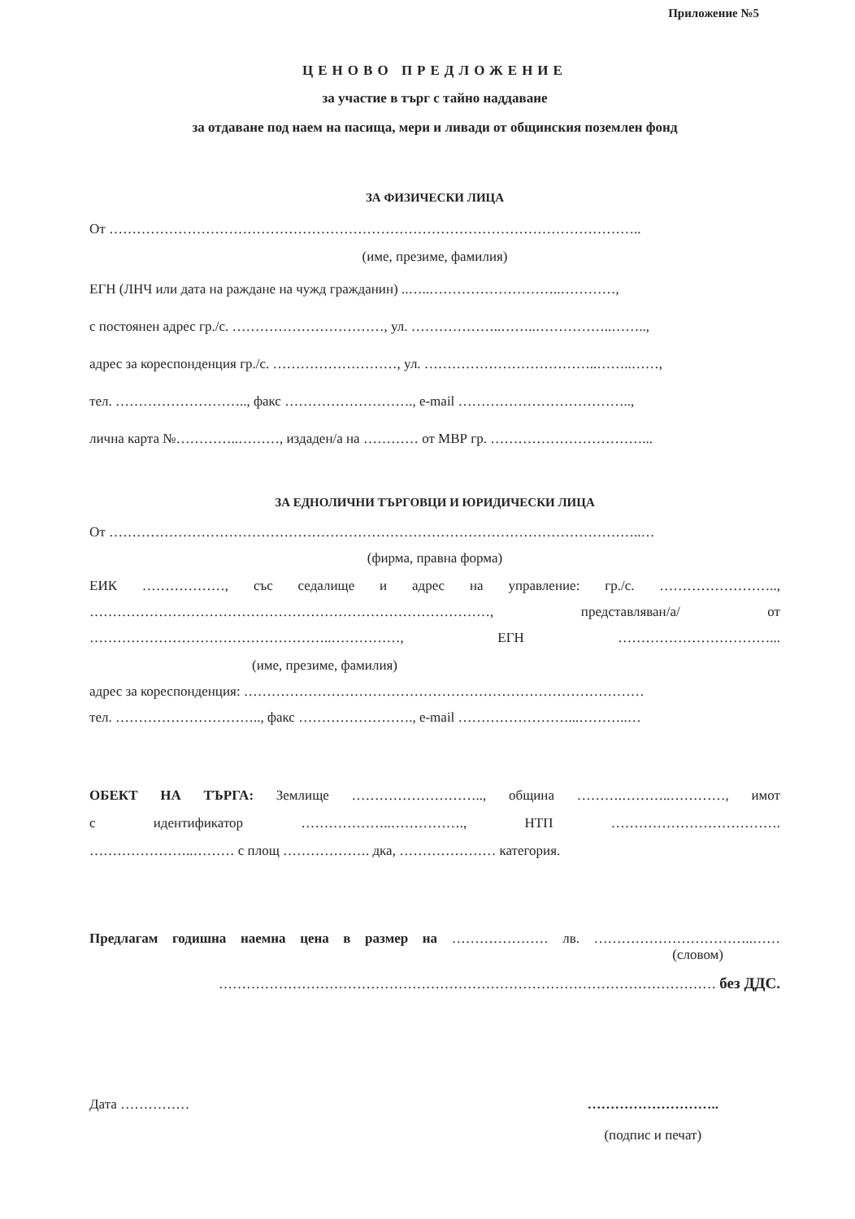Приложение №5
ЦЕНОВО ПРЕДЛОЖЕНИЕ
за участие в търг с тайно наддаване
за отдаване под наем на пасища, мери и ливади от общинския поземлен фонд
ЗА ФИЗИЧЕСКИ ЛИЦА
От ……………………………………………………………………………………………………..
(име, презиме, фамилия)
ЕГН (ЛНЧ или дата на раждане на чужд гражданин) ..…..………………………..…………,
с постоянен адрес гр./с. ……………………………, ул. ………………..……..……………..……..,
адрес за кореспонденция гр./с. ………………………, ул. ………………………………..……..……,
тел. ……………………….., факс ………………………., e-mail ………………………………..,
лична карта №…………..………, издаден/а на ………… от МВР гр. ……………………………...
ЗА ЕДНОЛИЧНИ ТЪРГОВЦИ И ЮРИДИЧЕСКИ ЛИЦА
От ……………………………………………………………………………………………………..…
(фирма, правна форма)
ЕИК ………………, със седалище и адрес на управление: гр./с. ……………………..,
……………………………………………………………………………, представляван/а/ от
……………………………………………..……………, ЕГН ……………………………...
(име, презиме, фамилия)
адрес за кореспонденция: ……………………………………………………………………………
тел. ………………………….., факс ……………………., e-mail ……………………...………..…
ОБЕКТ НА ТЪРГА: Землище ……………………….., община ……….………..…………, имот
с идентификатор ………………..……………., НТП ……………………………….
…………………..……… с площ ………………. дка, ………………… категория.
Предлагам годишна наемна цена в размер на ………………… лв. ……………………………..……
(словом)
……………………………………………………………………………………………… без ДДС.
Дата …………… ………………………..
(подпис и печат)